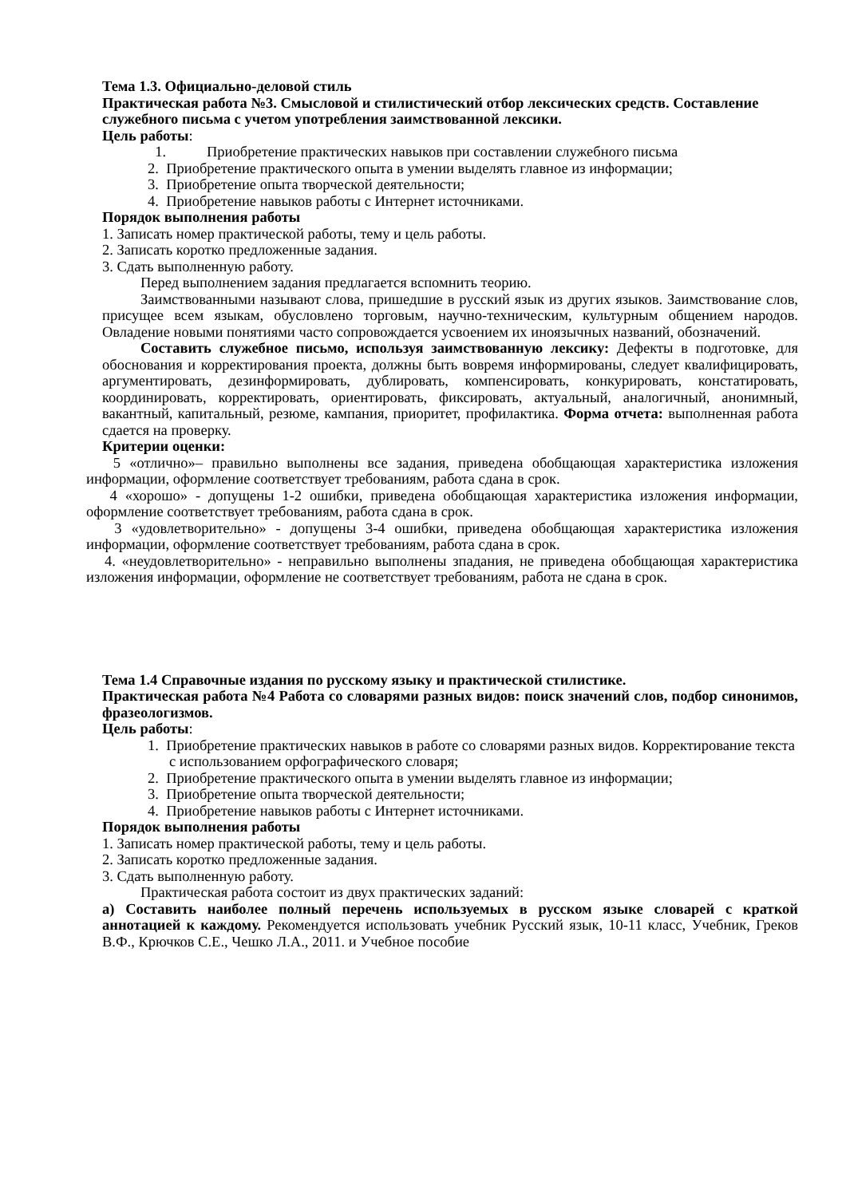Тема 1.3. Официально-деловой стиль
Практическая работа №3. Смысловой и стилистический отбор лексических средств. Составление служебного письма с учетом употребления заимствованной лексики.
Цель работы:
1. Приобретение практических навыков при составлении служебного письма
2. Приобретение практического опыта в умении выделять главное из информации;
3. Приобретение опыта творческой деятельности;
4. Приобретение навыков работы с Интернет источниками.
Порядок выполнения работы
1. Записать номер практической работы, тему и цель работы.
2. Записать коротко предложенные задания.
3. Сдать выполненную работу.
Перед выполнением задания предлагается вспомнить теорию.
Заимствованными называют слова, пришедшие в русский язык из других языков. Заимствование слов, присущее всем языкам, обусловлено торговым, научно-техническим, культурным общением народов. Овладение новыми понятиями часто сопровождается усвоением их иноязычных названий, обозначений.
Составить служебное письмо, используя заимствованную лексику: Дефекты в подготовке, для обоснования и корректирования проекта, должны быть вовремя информированы, следует квалифицировать, аргументировать, дезинформировать, дублировать, компенсировать, конкурировать, констатировать, координировать, корректировать, ориентировать, фиксировать, актуальный, аналогичный, анонимный, вакантный, капитальный, резюме, кампания, приоритет, профилактика. Форма отчета: выполненная работа сдается на проверку.
Критерии оценки:
5 «отлично»– правильно выполнены все задания, приведена обобщающая характеристика изложения информации, оформление соответствует требованиям, работа сдана в срок.
4 «хорошо» - допущены 1-2 ошибки, приведена обобщающая характеристика изложения информации, оформление соответствует требованиям, работа сдана в срок.
3 «удовлетворительно» - допущены 3-4 ошибки, приведена обобщающая характеристика изложения информации, оформление соответствует требованиям, работа сдана в срок.
4. «неудовлетворительно» - неправильно выполнены зпадания, не приведена обобщающая характеристика изложения информации, оформление не соответствует требованиям, работа не сдана в срок.
Тема 1.4 Справочные издания по русскому языку и практической стилистике.
Практическая работа №4 Работа со словарями разных видов: поиск значений слов, подбор синонимов, фразеологизмов.
Цель работы:
1. Приобретение практических навыков в работе со словарями разных видов. Корректирование текста с использованием орфографического словаря;
2. Приобретение практического опыта в умении выделять главное из информации;
3. Приобретение опыта творческой деятельности;
4. Приобретение навыков работы с Интернет источниками.
Порядок выполнения работы
1. Записать номер практической работы, тему и цель работы.
2. Записать коротко предложенные задания.
3. Сдать выполненную работу.
Практическая работа состоит из двух практических заданий:
а) Составить наиболее полный перечень используемых в русском языке словарей с краткой аннотацией к каждому. Рекомендуется использовать учебник Русский язык, 10-11 класс, Учебник, Греков В.Ф., Крючков С.Е., Чешко Л.А., 2011. и Учебное пособие